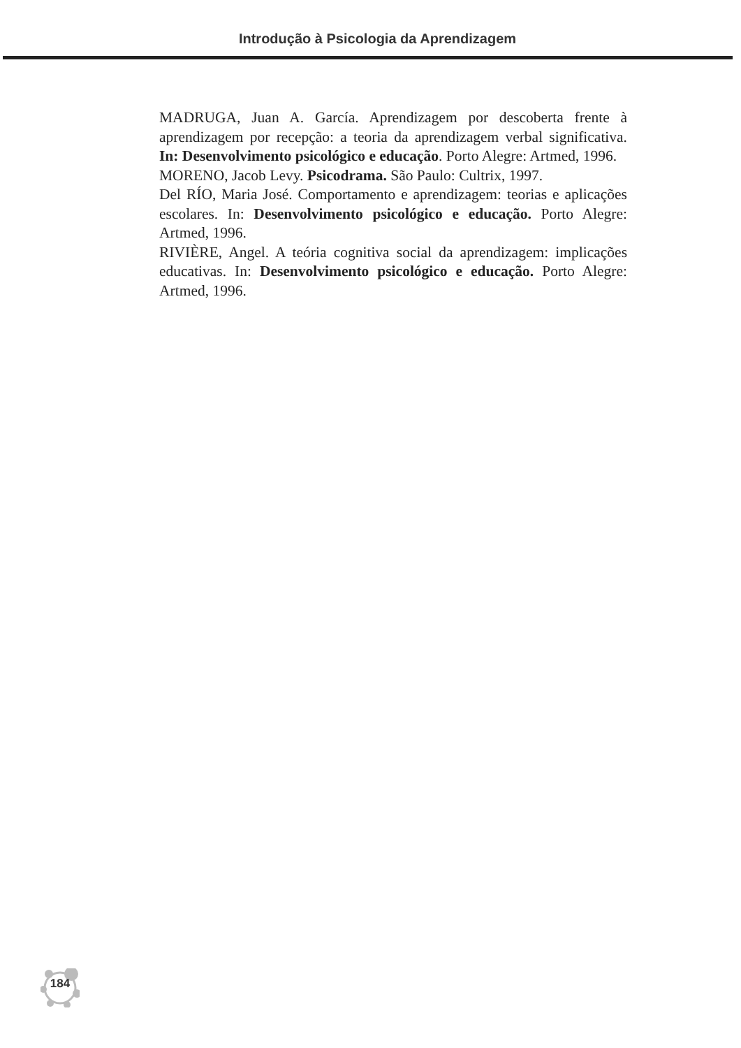Introdução à Psicologia da Aprendizagem
MADRUGA, Juan A. García. Aprendizagem por descoberta frente à aprendizagem por recepção: a teoria da aprendizagem verbal significativa. In: Desenvolvimento psicológico e educação. Porto Alegre: Artmed, 1996.
MORENO, Jacob Levy. Psicodrama. São Paulo: Cultrix, 1997.
Del RÍO, Maria José. Comportamento e aprendizagem: teorias e aplicações escolares. In: Desenvolvimento psicológico e educação. Porto Alegre: Artmed, 1996.
RIVIÈRE, Angel. A teória cognitiva social da aprendizagem: implicações educativas. In: Desenvolvimento psicológico e educação. Porto Alegre: Artmed, 1996.
184